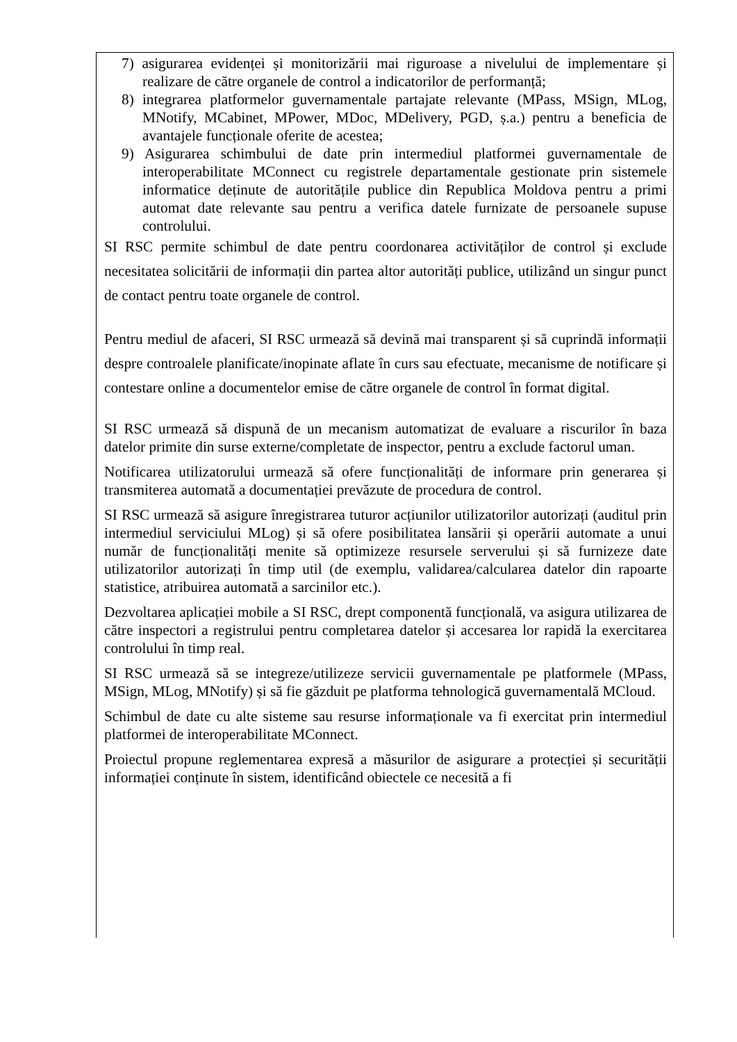7) asigurarea evidenței și monitorizării mai riguroase a nivelului de implementare și realizare de către organele de control a indicatorilor de performanță;
8) integrarea platformelor guvernamentale partajate relevante (MPass, MSign, MLog, MNotify, MCabinet, MPower, MDoc, MDelivery, PGD, ș.a.) pentru a beneficia de avantajele funcționale oferite de acestea;
9) Asigurarea schimbului de date prin intermediul platformei guvernamentale de interoperabilitate MConnect cu registrele departamentale gestionate prin sistemele informatice deținute de autoritățile publice din Republica Moldova pentru a primi automat date relevante sau pentru a verifica datele furnizate de persoanele supuse controlului.
SI RSC permite schimbul de date pentru coordonarea activităților de control și exclude necesitatea solicitării de informații din partea altor autorități publice, utilizând un singur punct de contact pentru toate organele de control.
Pentru mediul de afaceri, SI RSC urmează să devină mai transparent și să cuprindă informații despre controalele planificate/inopinate aflate în curs sau efectuate, mecanisme de notificare și contestare online a documentelor emise de către organele de control în format digital.
SI RSC urmează să dispună de un mecanism automatizat de evaluare a riscurilor în baza datelor primite din surse externe/completate de inspector, pentru a exclude factorul uman.
Notificarea utilizatorului urmează să ofere funcționalități de informare prin generarea și transmiterea automată a documentației prevăzute de procedura de control.
SI RSC urmează să asigure înregistrarea tuturor acțiunilor utilizatorilor autorizați (auditul prin intermediul serviciului MLog) și să ofere posibilitatea lansării și operării automate a unui număr de funcționalități menite să optimizeze resursele serverului și să furnizeze date utilizatorilor autorizați în timp util (de exemplu, validarea/calcularea datelor din rapoarte statistice, atribuirea automată a sarcinilor etc.).
Dezvoltarea aplicației mobile a SI RSC, drept componentă funcțională, va asigura utilizarea de către inspectori a registrului pentru completarea datelor și accesarea lor rapidă la exercitarea controlului în timp real.
SI RSC urmează să se integreze/utilizeze servicii guvernamentale pe platformele (MPass, MSign, MLog, MNotify) și să fie găzduit pe platforma tehnologică guvernamentală MCloud.
Schimbul de date cu alte sisteme sau resurse informaționale va fi exercitat prin intermediul platformei de interoperabilitate MConnect.
Proiectul propune reglementarea expresă a măsurilor de asigurare a protecției și securității informației conținute în sistem, identificând obiectele ce necesită a fi